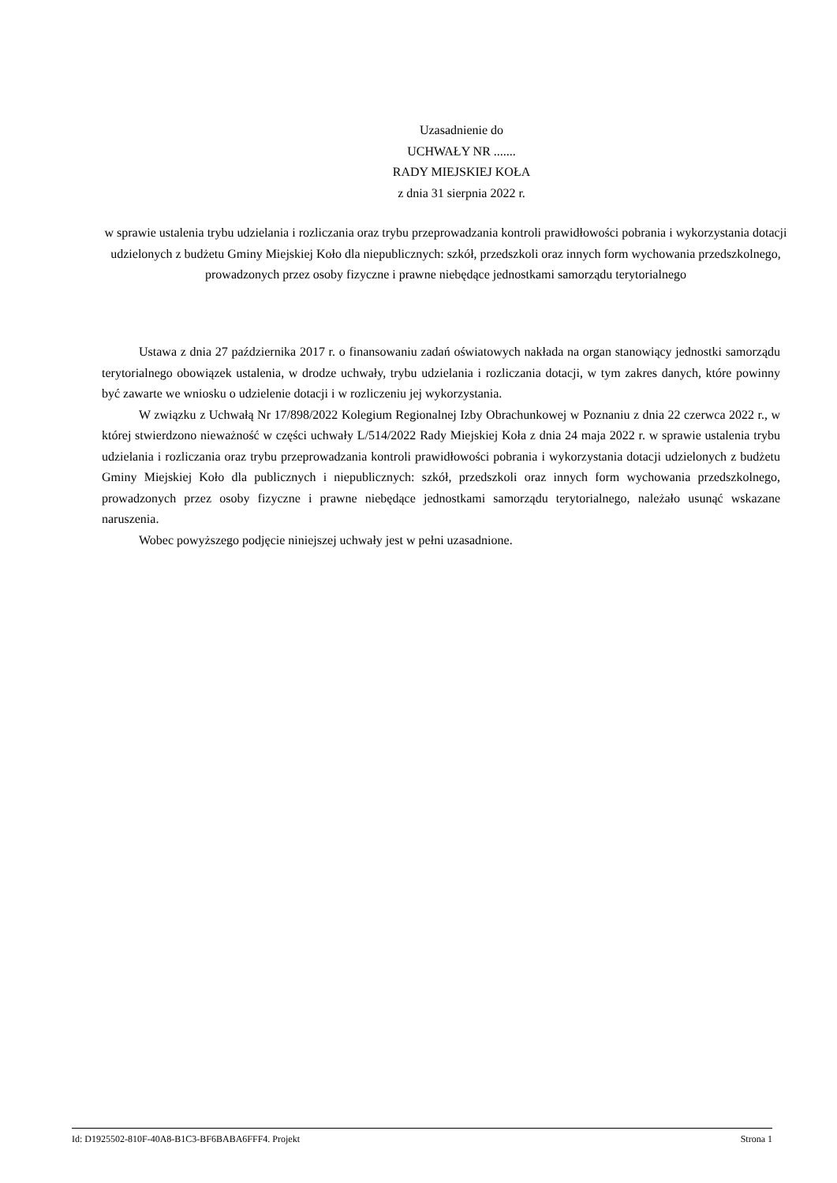Uzasadnienie do
UCHWAŁY NR .......
RADY MIEJSKIEJ KOŁA
z dnia 31 sierpnia 2022 r.
w sprawie ustalenia trybu udzielania i rozliczania oraz trybu przeprowadzania kontroli prawidłowości pobrania i wykorzystania dotacji udzielonych z budżetu Gminy Miejskiej Koło dla niepublicznych: szkół, przedszkoli oraz innych form wychowania przedszkolnego, prowadzonych przez osoby fizyczne i prawne niebędące jednostkami samorządu terytorialnego
Ustawa z dnia 27 października 2017 r. o finansowaniu zadań oświatowych nakłada na organ stanowiący jednostki samorządu terytorialnego obowiązek ustalenia, w drodze uchwały, trybu udzielania i rozliczania dotacji, w tym zakres danych, które powinny być zawarte we wniosku o udzielenie dotacji i w rozliczeniu jej wykorzystania.
W związku z Uchwałą Nr 17/898/2022 Kolegium Regionalnej Izby Obrachunkowej w Poznaniu z dnia 22 czerwca 2022 r., w której stwierdzono nieważność w części uchwały L/514/2022 Rady Miejskiej Koła z dnia 24 maja 2022 r. w sprawie ustalenia trybu udzielania i rozliczania oraz trybu przeprowadzania kontroli prawidłowości pobrania i wykorzystania dotacji udzielonych z budżetu Gminy Miejskiej Koło dla publicznych i niepublicznych: szkół, przedszkoli oraz innych form wychowania przedszkolnego, prowadzonych przez osoby fizyczne i prawne niebędące jednostkami samorządu terytorialnego, należało usunąć wskazane naruszenia.
Wobec powyższego podjęcie niniejszej uchwały jest w pełni uzasadnione.
Id: D1925502-810F-40A8-B1C3-BF6BABA6FFF4. Projekt Strona 1